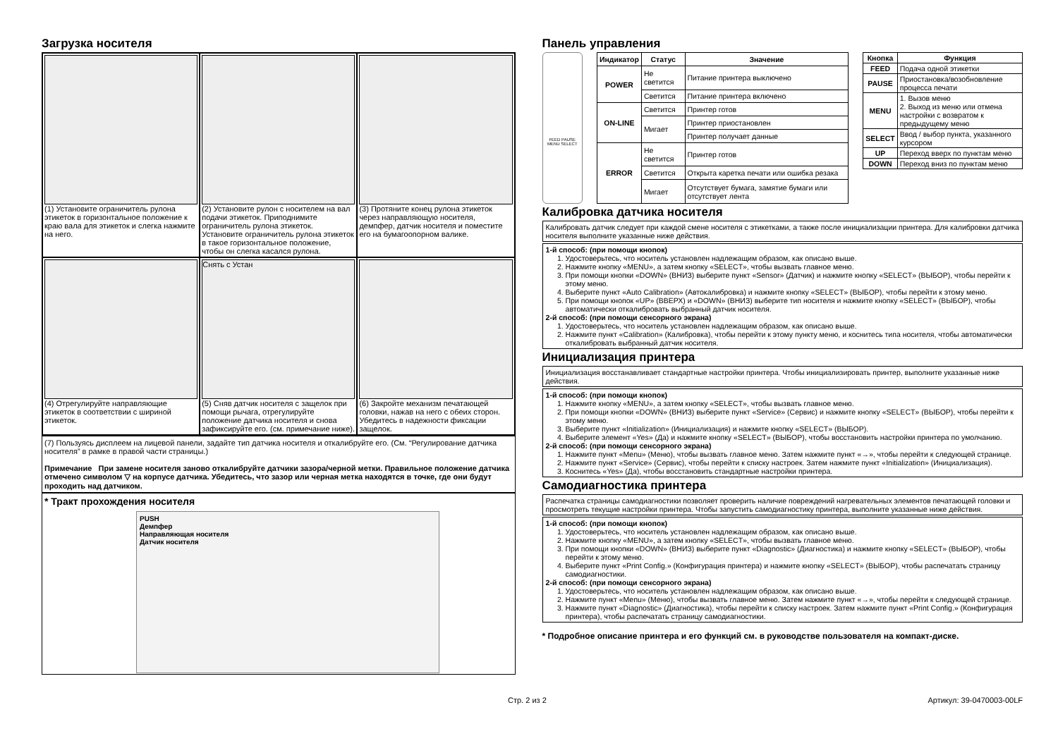Загрузка носителя
(1) Установите ограничитель рулона этикеток в горизонтальное положение к краю вала для этикеток и слегка нажмите на него.
(2) Установите рулон с носителем на вал подачи этикеток. Приподнимите ограничитель рулона этикеток. Установите ограничитель рулона этикеток в такое горизонтальное положение, чтобы он слегка касался рулона.
(3) Протяните конец рулона этикеток через направляющую носителя, демпфер, датчик носителя и поместите его на бумагоопорном валике.
(4) Отрегулируйте направляющие этикеток в соответствии с шириной этикеток.
Снять с Устан
(5) Сняв датчик носителя с защелок при помощи рычага, отрегулируйте положение датчика носителя и снова зафиксируйте его. (см. примечание ниже).
(6) Закройте механизм печатающей головки, нажав на него с обеих сторон. Убедитесь в надежности фиксации защелок.
(7) Пользуясь дисплеем на лицевой панели, задайте тип датчика носителя и откалибруйте его. (См. “Регулирование датчика носителя” в рамке в правой части страницы.)
Примечание При замене носителя заново откалибруйте датчики зазора/черной метки. Правильное положение датчика отмечено символом ▽ на корпусе датчика. Убедитесь, что зазор или черная метка находятся в точке, где они будут проходить над датчиком.
* Тракт прохождения носителя
PUSH
Демпфер
Направляющая носителя
Датчик носителя
Панель управления
FEED PAUSE
MENU SELECT
| Индикатор | Статус | Значение |
| --- | --- | --- |
| POWER | Не светится | Питание принтера выключено |
| | Светится | Питание принтера включено |
| ON-LINE | Светится | Принтер готов |
| | Мигает | Принтер приостановлен |
| | | Принтер получает данные |
| ERROR | Не светится | Принтер готов |
| | Светится | Открыта каретка печати или ошибка резака |
| | Мигает | Отсутствует бумага, замятие бумаги или отсутствует лента |
| Кнопка | Функция |
| --- | --- |
| FEED | Подача одной этикетки |
| PAUSE | Приостановка/возобновление процесса печати |
| MENU | 1. Вызов меню 2. Выход из меню или отмена настройки с возвратом к предыдущему меню |
| SELECT | Ввод / выбор пункта, указанного курсором |
| UP | Переход вверх по пунктам меню |
| DOWN | Переход вниз по пунктам меню |
Калибровка датчика носителя
Калибровать датчик следует при каждой смене носителя с этикетками, а также после инициализации принтера. Для калибровки датчика носителя выполните указанные ниже действия.
1-й способ: (при помощи кнопок)
1. Удостоверьтесь, что носитель установлен надлежащим образом, как описано выше.
2. Нажмите кнопку «MENU», а затем кнопку «SELECT», чтобы вызвать главное меню.
3. При помощи кнопки «DOWN» (ВНИЗ) выберите пункт «Sensor» (Датчик) и нажмите кнопку «SELECT» (ВЫБОР), чтобы перейти к этому меню.
4. Выберите пункт «Auto Calibration» (Автокалибровка) и нажмите кнопку «SELECT» (ВЫБОР), чтобы перейти к этому меню.
5. При помощи кнопок «UP» (ВВЕРХ) и «DOWN» (ВНИЗ) выберите тип носителя и нажмите кнопку «SELECT» (ВЫБОР), чтобы автоматически откалибровать выбранный датчик носителя.
2-й способ: (при помощи сенсорного экрана)
1. Удостоверьтесь, что носитель установлен надлежащим образом, как описано выше.
2. Нажмите пункт «Calibration» (Калибровка), чтобы перейти к этому пункту меню, и коснитесь типа носителя, чтобы автоматически откалибровать выбранный датчик носителя.
Инициализация принтера
Инициализация восстанавливает стандартные настройки принтера. Чтобы инициализировать принтер, выполните указанные ниже действия.
1-й способ: (при помощи кнопок)
1. Нажмите кнопку «MENU», а затем кнопку «SELECT», чтобы вызвать главное меню.
2. При помощи кнопки «DOWN» (ВНИЗ) выберите пункт «Service» (Сервис) и нажмите кнопку «SELECT» (ВЫБОР), чтобы перейти к этому меню.
3. Выберите пункт «Initialization» (Инициализация) и нажмите кнопку «SELECT» (ВЫБОР).
4. Выберите элемент «Yes» (Да) и нажмите кнопку «SELECT» (ВЫБОР), чтобы восстановить настройки принтера по умолчанию.
2-й способ: (при помощи сенсорного экрана)
1. Нажмите пункт «Menu» (Меню), чтобы вызвать главное меню. Затем нажмите пункт «→», чтобы перейти к следующей странице.
2. Нажмите пункт «Service» (Сервис), чтобы перейти к списку настроек. Затем нажмите пункт «Initialization» (Инициализация).
3. Коснитесь «Yes» (Да), чтобы восстановить стандартные настройки принтера.
Самодиагностика принтера
Распечатка страницы самодиагностики позволяет проверить наличие повреждений нагревательных элементов печатающей головки и просмотреть текущие настройки принтера. Чтобы запустить самодиагностику принтера, выполните указанные ниже действия.
1-й способ: (при помощи кнопок)
1. Удостоверьтесь, что носитель установлен надлежащим образом, как описано выше.
2. Нажмите кнопку «MENU», а затем кнопку «SELECT», чтобы вызвать главное меню.
3. При помощи кнопки «DOWN» (ВНИЗ) выберите пункт «Diagnostic» (Диагностика) и нажмите кнопку «SELECT» (ВЫБОР), чтобы перейти к этому меню.
4. Выберите пункт «Print Config.» (Конфигурация принтера) и нажмите кнопку «SELECT» (ВЫБОР), чтобы распечатать страницу самодиагностики.
2-й способ: (при помощи сенсорного экрана)
1. Удостоверьтесь, что носитель установлен надлежащим образом, как описано выше.
2. Нажмите пункт «Menu» (Меню), чтобы вызвать главное меню. Затем нажмите пункт «→», чтобы перейти к следующей странице.
3. Нажмите пункт «Diagnostic» (Диагностика), чтобы перейти к списку настроек. Затем нажмите пункт «Print Config.» (Конфигурация принтера), чтобы распечатать страницу самодиагностики.
* Подробное описание принтера и его функций см. в руководстве пользователя на компакт-диске.
Стр. 2 из 2 Артикул: 39-0470003-00LF